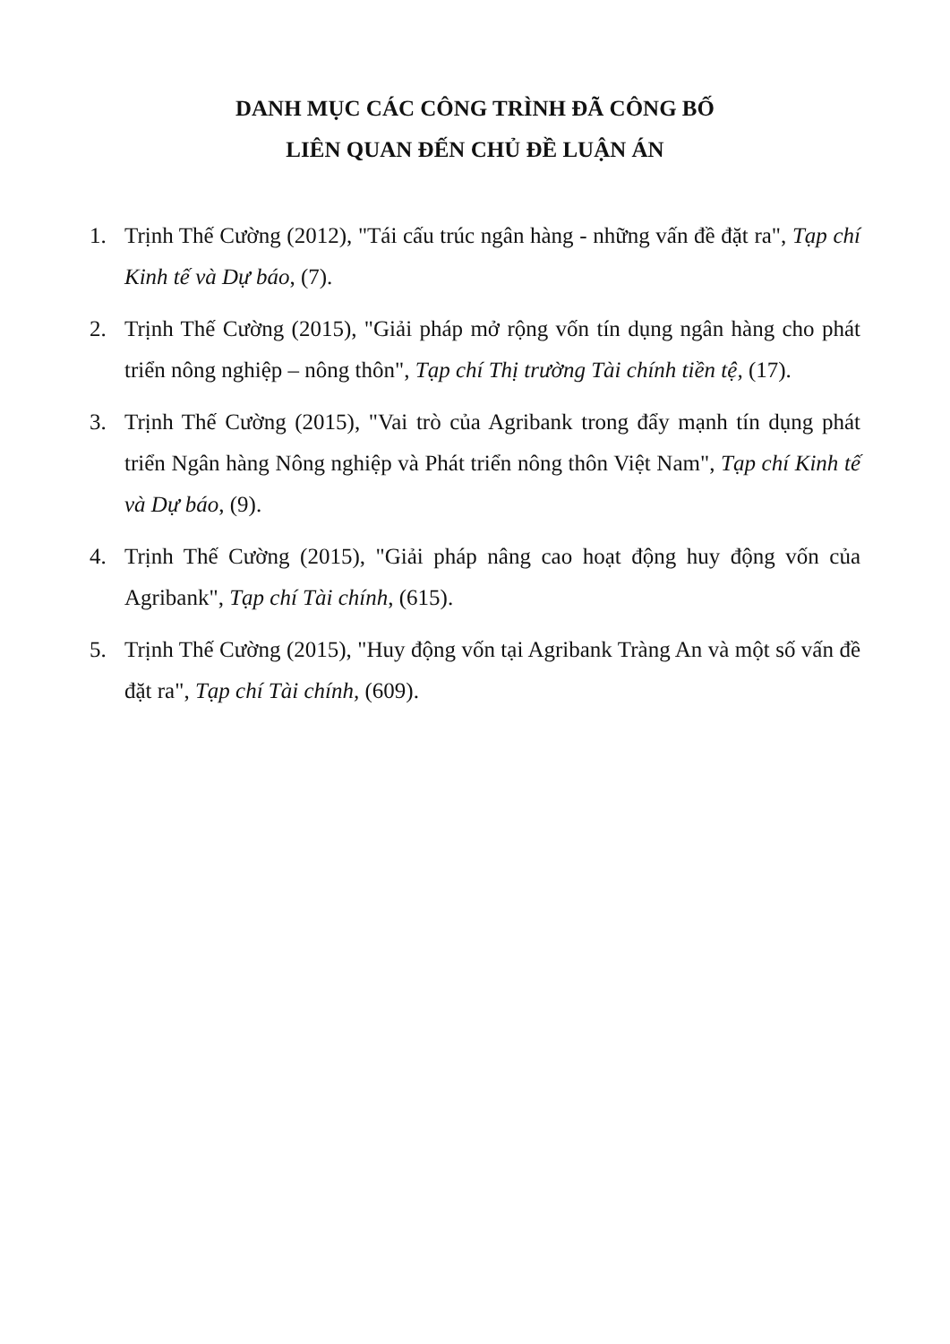DANH MỤC CÁC CÔNG TRÌNH ĐÃ CÔNG BỐ
LIÊN QUAN ĐẾN CHỦ ĐỀ LUẬN ÁN
1. Trịnh Thế Cường (2012), "Tái cấu trúc ngân hàng - những vấn đề đặt ra", Tạp chí Kinh tế và Dự báo, (7).
2. Trịnh Thế Cường (2015), "Giải pháp mở rộng vốn tín dụng ngân hàng cho phát triển nông nghiệp – nông thôn", Tạp chí Thị trường Tài chính tiền tệ, (17).
3. Trịnh Thế Cường (2015), "Vai trò của Agribank trong đẩy mạnh tín dụng phát triển Ngân hàng Nông nghiệp và Phát triển nông thôn Việt Nam", Tạp chí Kinh tế và Dự báo, (9).
4. Trịnh Thế Cường (2015), "Giải pháp nâng cao hoạt động huy động vốn của Agribank", Tạp chí Tài chính, (615).
5. Trịnh Thế Cường (2015), "Huy động vốn tại Agribank Tràng An và một số vấn đề đặt ra", Tạp chí Tài chính, (609).